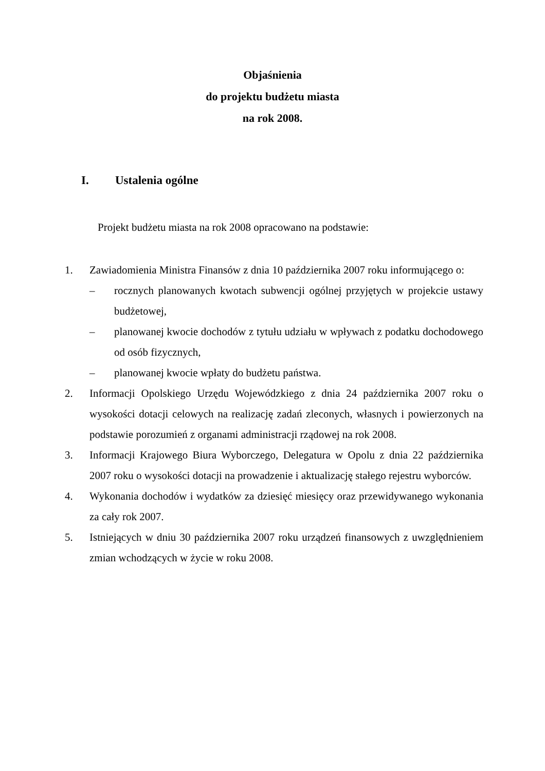Objaśnienia
do projektu budżetu miasta
na rok 2008.
I. Ustalenia ogólne
Projekt budżetu miasta na rok 2008 opracowano na podstawie:
1. Zawiadomienia Ministra Finansów z dnia 10 października 2007 roku informującego o:
– rocznych planowanych kwotach subwencji ogólnej przyjętych w projekcie ustawy budżetowej,
– planowanej kwocie dochodów z tytułu udziału w wpływach z podatku dochodowego od osób fizycznych,
– planowanej kwocie wpłaty do budżetu państwa.
2. Informacji Opolskiego Urzędu Wojewódzkiego z dnia 24 października 2007 roku o wysokości dotacji celowych na realizację zadań zleconych, własnych i powierzonych na podstawie porozumień z organami administracji rządowej na rok 2008.
3. Informacji Krajowego Biura Wyborczego, Delegatura w Opolu z dnia 22 października 2007 roku o wysokości dotacji na prowadzenie i aktualizację stałego rejestru wyborców.
4. Wykonania dochodów i wydatków za dziesięć miesięcy oraz przewidywanego wykonania za cały rok 2007.
5. Istniejących w dniu 30 października 2007 roku urządzeń finansowych z uwzględnieniem zmian wchodzących w życie w roku 2008.